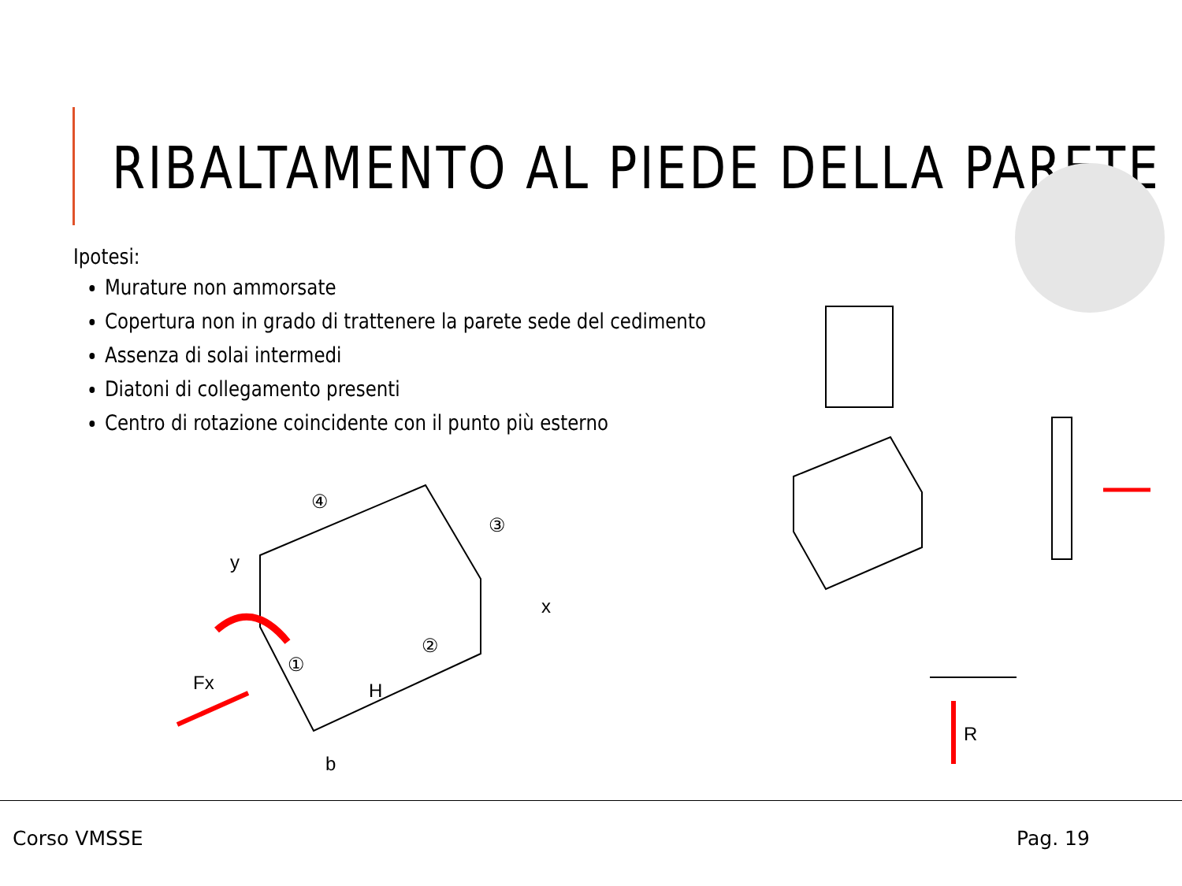RIBALTAMENTO AL PIEDE DELLA PARETE
Ipotesi:
Murature non ammorsate
Copertura non in grado di trattenere la parete sede del cedimento
Assenza di solai intermedi
Diatoni di collegamento presenti
Centro di rotazione coincidente con il punto più esterno
④
③
②
①
y
x
Fx
H
b
R
Corso VMSSE Pag. 19